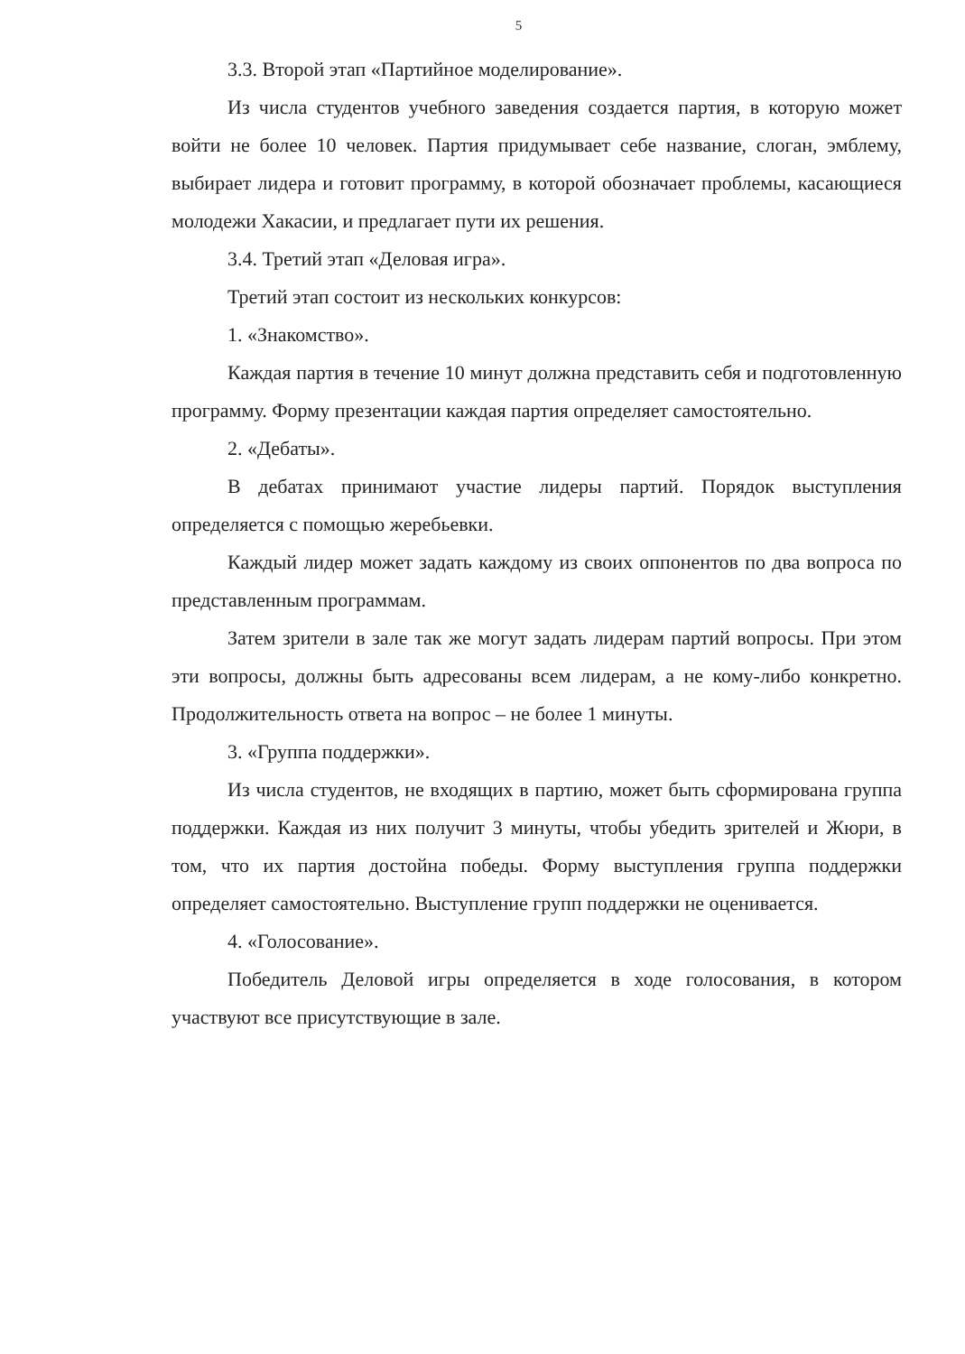5
3.3. Второй этап «Партийное моделирование».
Из числа студентов учебного заведения создается партия, в которую может войти не более 10 человек. Партия придумывает себе название, слоган, эмблему, выбирает лидера и готовит программу, в которой обозначает проблемы, касающиеся молодежи Хакасии, и предлагает пути их решения.
3.4. Третий этап «Деловая игра».
Третий этап состоит из нескольких конкурсов:
1. «Знакомство».
Каждая партия в течение 10 минут должна представить себя и подготовленную программу. Форму презентации каждая партия определяет самостоятельно.
2. «Дебаты».
В дебатах принимают участие лидеры партий. Порядок выступления определяется с помощью жеребьевки.
Каждый лидер может задать каждому из своих оппонентов по два вопроса по представленным программам.
Затем зрители в зале так же могут задать лидерам партий вопросы. При этом эти вопросы, должны быть адресованы всем лидерам, а не кому-либо конкретно. Продолжительность ответа на вопрос – не более 1 минуты.
3. «Группа поддержки».
Из числа студентов, не входящих в партию, может быть сформирована группа поддержки. Каждая из них получит 3 минуты, чтобы убедить зрителей и Жюри, в том, что их партия достойна победы. Форму выступления группа поддержки определяет самостоятельно. Выступление групп поддержки не оценивается.
4. «Голосование».
Победитель Деловой игры определяется в ходе голосования, в котором участвуют все присутствующие в зале.